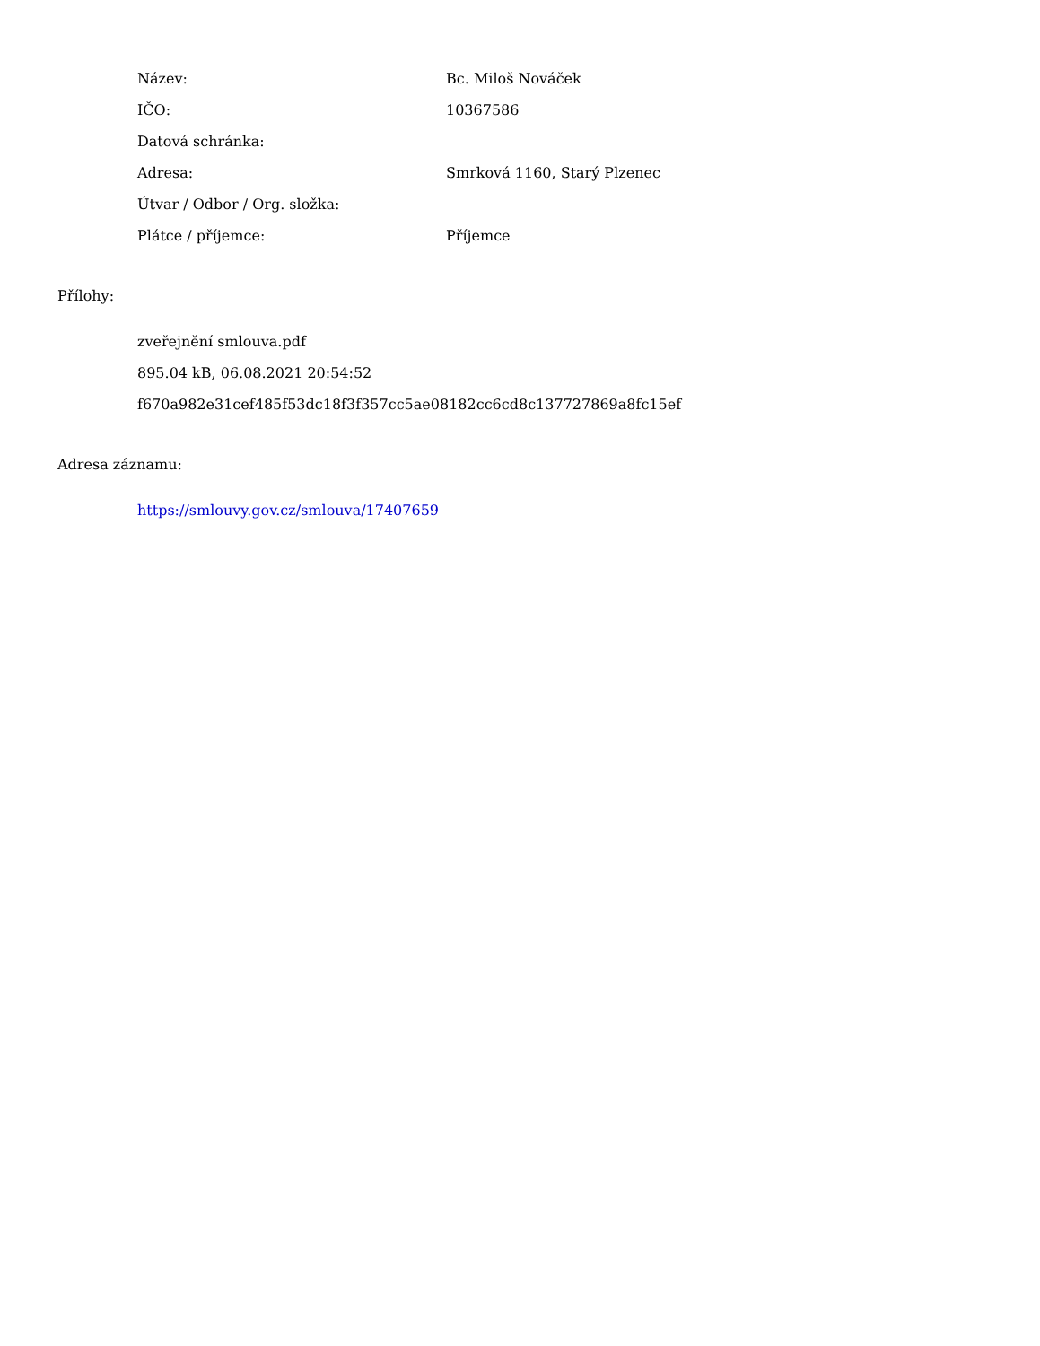| Název: | Bc. Miloš Nováček |
| IČO: | 10367586 |
| Datová schránka: | |
| Adresa: | Smrková 1160, Starý Plzenec |
| Útvar / Odbor / Org. složka: | |
| Plátce / příjemce: | Příjemce |
Přílohy:
zveřejnění smlouva.pdf
895.04 kB, 06.08.2021 20:54:52
f670a982e31cef485f53dc18f3f357cc5ae08182cc6cd8c137727869a8fc15ef
Adresa záznamu:
https://smlouvy.gov.cz/smlouva/17407659